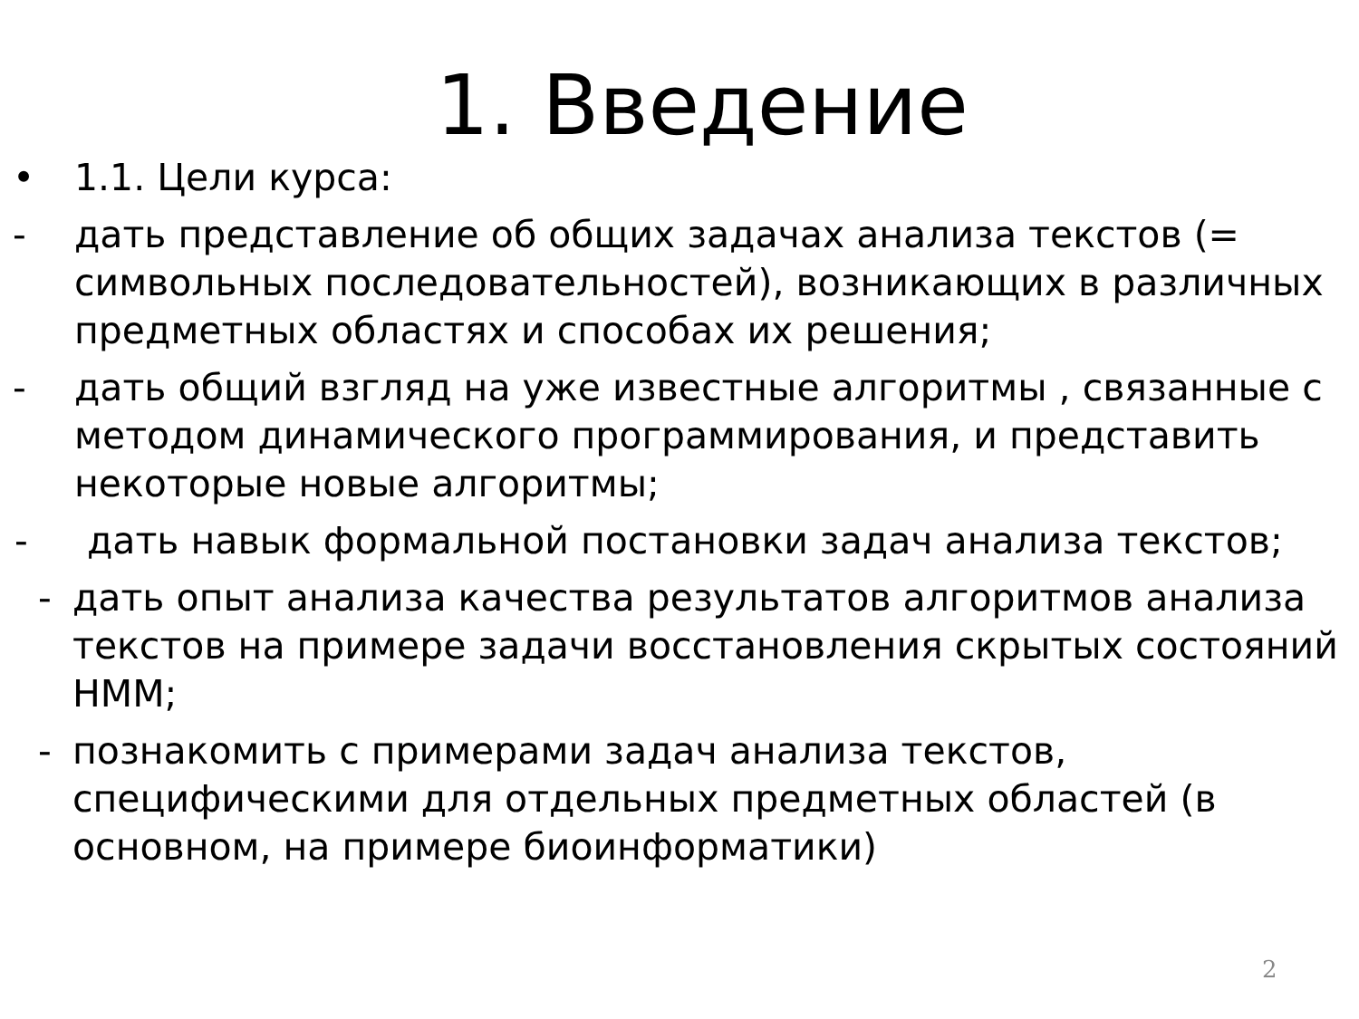1. Введение
• 1.1. Цели курса:
- дать представление об общих задачах анализа текстов (= символьных последовательностей), возникающих в различных предметных областях и способах их решения;
- дать общий взгляд на уже известные алгоритмы , связанные с методом динамического программирования, и представить некоторые новые алгоритмы;
- дать навык формальной постановки задач анализа текстов;
- дать опыт анализа качества результатов алгоритмов анализа текстов на примере задачи восстановления скрытых состояний HMM;
- познакомить с примерами задач анализа текстов, специфическими для отдельных предметных областей (в основном, на примере биоинформатики)
2